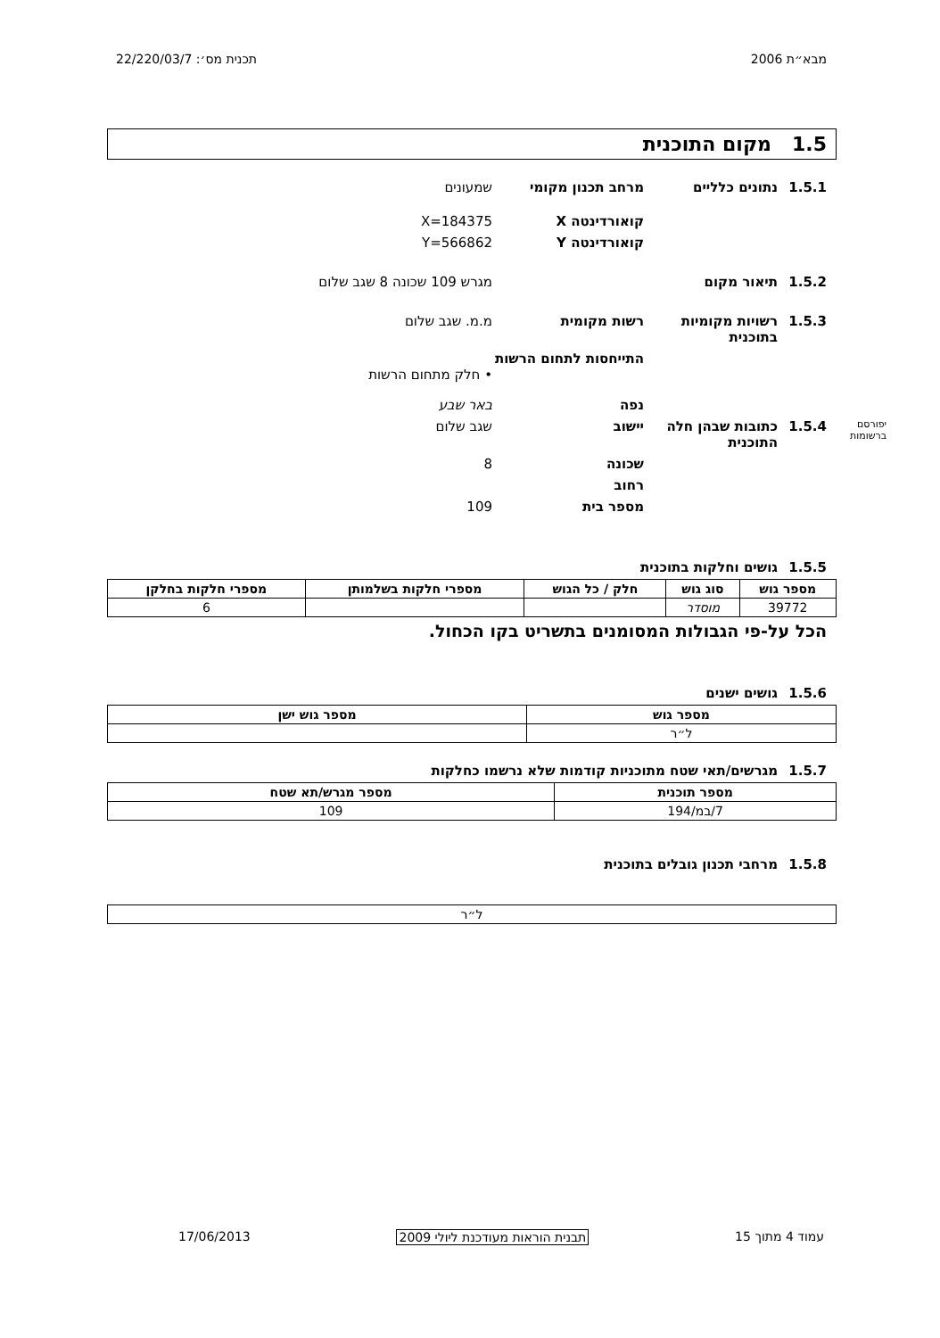מבא״ת 2006 תכנית מס׳: 22/220/03/7
1.5 מקום התוכנית
1.5.1 נתונים כלליים מרחב תכנון מקומי שמעונים
קואורדינטה X X=184375
קואורדינטה Y Y=566862
1.5.2 תיאור מקום מגרש 109 שכונה 8 שגב שלום
1.5.3 רשויות מקומיות בתוכנית רשות מקומית מ.מ. שגב שלום
התייחסות לתחום הרשות
• חלק מתחום הרשות
נפה באר שבע
יפורסם ברשומות 1.5.4 כתובות שבהן חלה התוכנית יישוב שגב שלום
שכונה 8
רחוב
מספר בית 109
1.5.5 גושים וחלקות בתוכנית
| מספר גוש | סוג גוש | חלק / כל הגוש | מספרי חלקות בשלמותן | מספרי חלקות בחלקן |
| --- | --- | --- | --- | --- |
| 39772 | מוסדר | | | 6 |
הכל על-פי הגבולות המסומנים בתשריט בקו הכחול.
1.5.6 גושים ישנים
| מספר גוש | מספר גוש ישן |
| --- | --- |
| ל״ר | |
1.5.7 מגרשים/תאי שטח מתוכניות קודמות שלא נרשמו כחלקות
| מספר תוכנית | מספר מגרש/תא שטח |
| --- | --- |
| 7/במ/194 | 109 |
1.5.8 מרחבי תכנון גובלים בתוכנית
| ל״ר |
עמוד 4 מתוך 15 תבנית הוראות מעודכנת ליולי 2009 17/06/2013